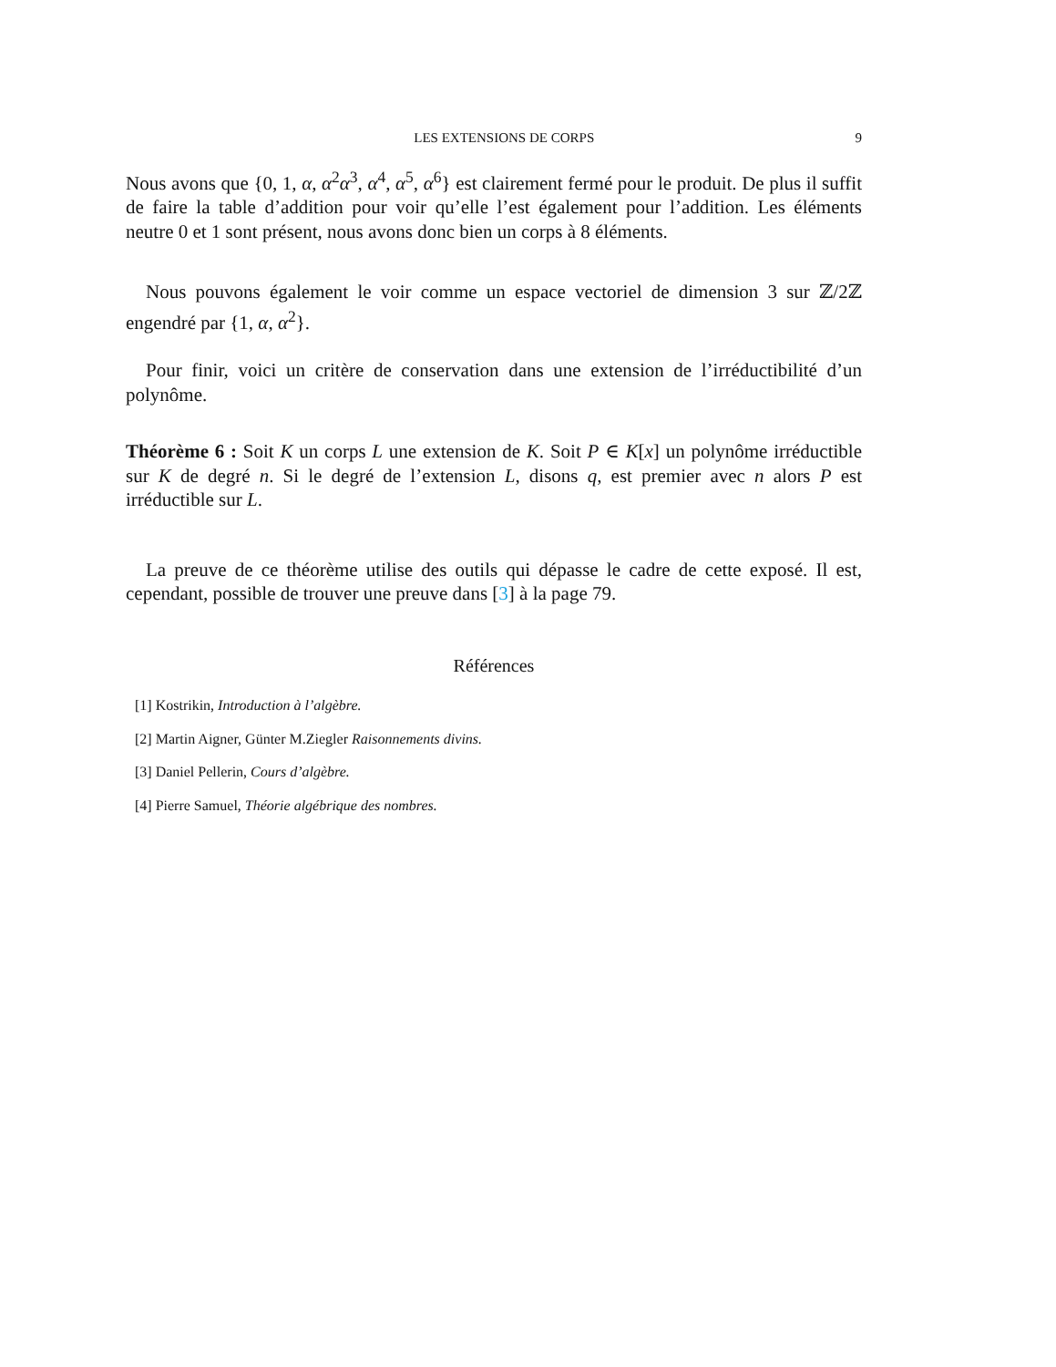LES EXTENSIONS DE CORPS 9
Nous avons que {0, 1, α, α<sup>2</sup>α<sup>3</sup>, α<sup>4</sup>, α<sup>5</sup>, α<sup>6</sup>} est clairement fermé pour le produit. De plus il suffit de faire la table d’addition pour voir qu’elle l’est également pour l’addition. Les éléments neutre 0 et 1 sont présent, nous avons donc bien un corps à 8 éléments.
Nous pouvons également le voir comme un espace vectoriel de dimension 3 sur ℤ/2ℤ engendré par {1, α, α<sup>2</sup>}.
Pour finir, voici un critère de conservation dans une extension de l’irréductibilité d’un polynôme.
Théorème 6 : Soit K un corps L une extension de K. Soit P ∈ K[x] un polynôme irréductible sur K de degré n. Si le degré de l’extension L, disons q, est premier avec n alors P est irréductible sur L.
La preuve de ce théorème utilise des outils qui dépasse le cadre de cette exposé. Il est, cependant, possible de trouver une preuve dans [3] à la page 79.
Références
[1] Kostrikin, Introduction à l’algèbre.
[2] Martin Aigner, Günter M.Ziegler Raisonnements divins.
[3] Daniel Pellerin, Cours d’algèbre.
[4] Pierre Samuel, Théorie algébrique des nombres.